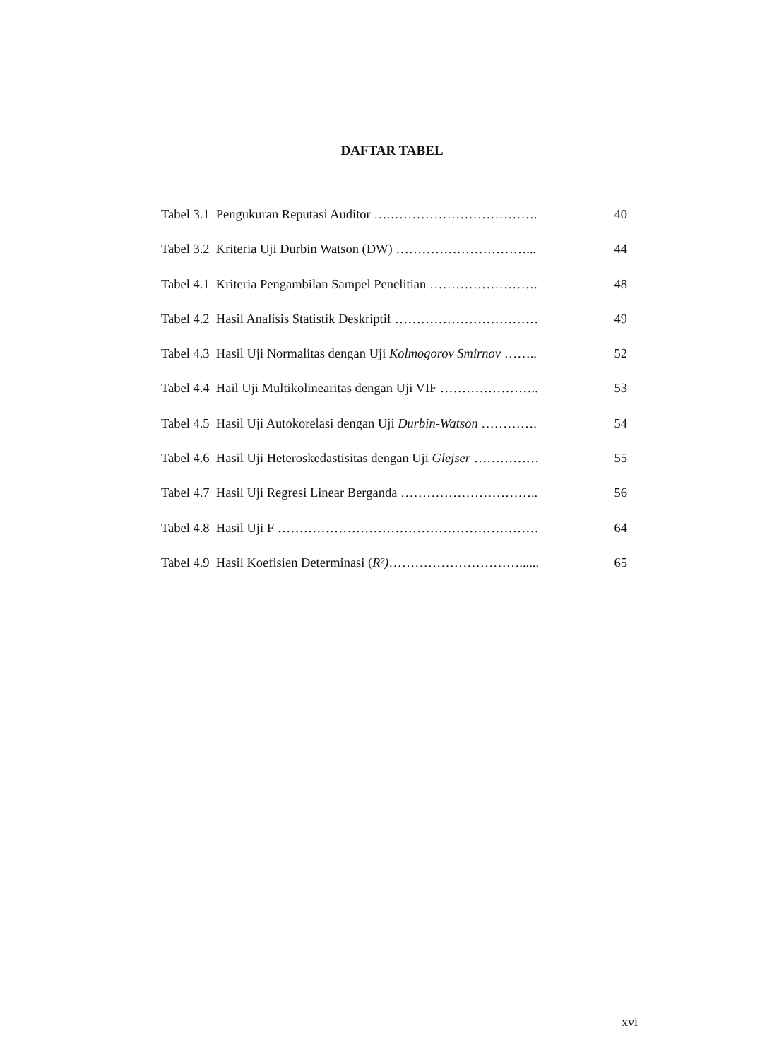DAFTAR TABEL
Tabel 3.1 Pengukuran Reputasi Auditor ….……………………………. 40
Tabel 3.2 Kriteria Uji Durbin Watson (DW) …………………………... 44
Tabel 4.1 Kriteria Pengambilan Sampel Penelitian ……………………. 48
Tabel 4.2 Hasil Analisis Statistik Deskriptif …………………………… 49
Tabel 4.3 Hasil Uji Normalitas dengan Uji Kolmogorov Smirnov …….. 52
Tabel 4.4 Hail Uji Multikolinearitas dengan Uji VIF ………………….. 53
Tabel 4.5 Hasil Uji Autokorelasi dengan Uji Durbin-Watson …………. 54
Tabel 4.6 Hasil Uji Heteroskedastisitas dengan Uji Glejser …………… 55
Tabel 4.7 Hasil Uji Regresi Linear Berganda ………………………….. 56
Tabel 4.8 Hasil Uji F …………………………………………………… 64
Tabel 4.9 Hasil Koefisien Determinasi (R²)…………………………...... 65
xvi